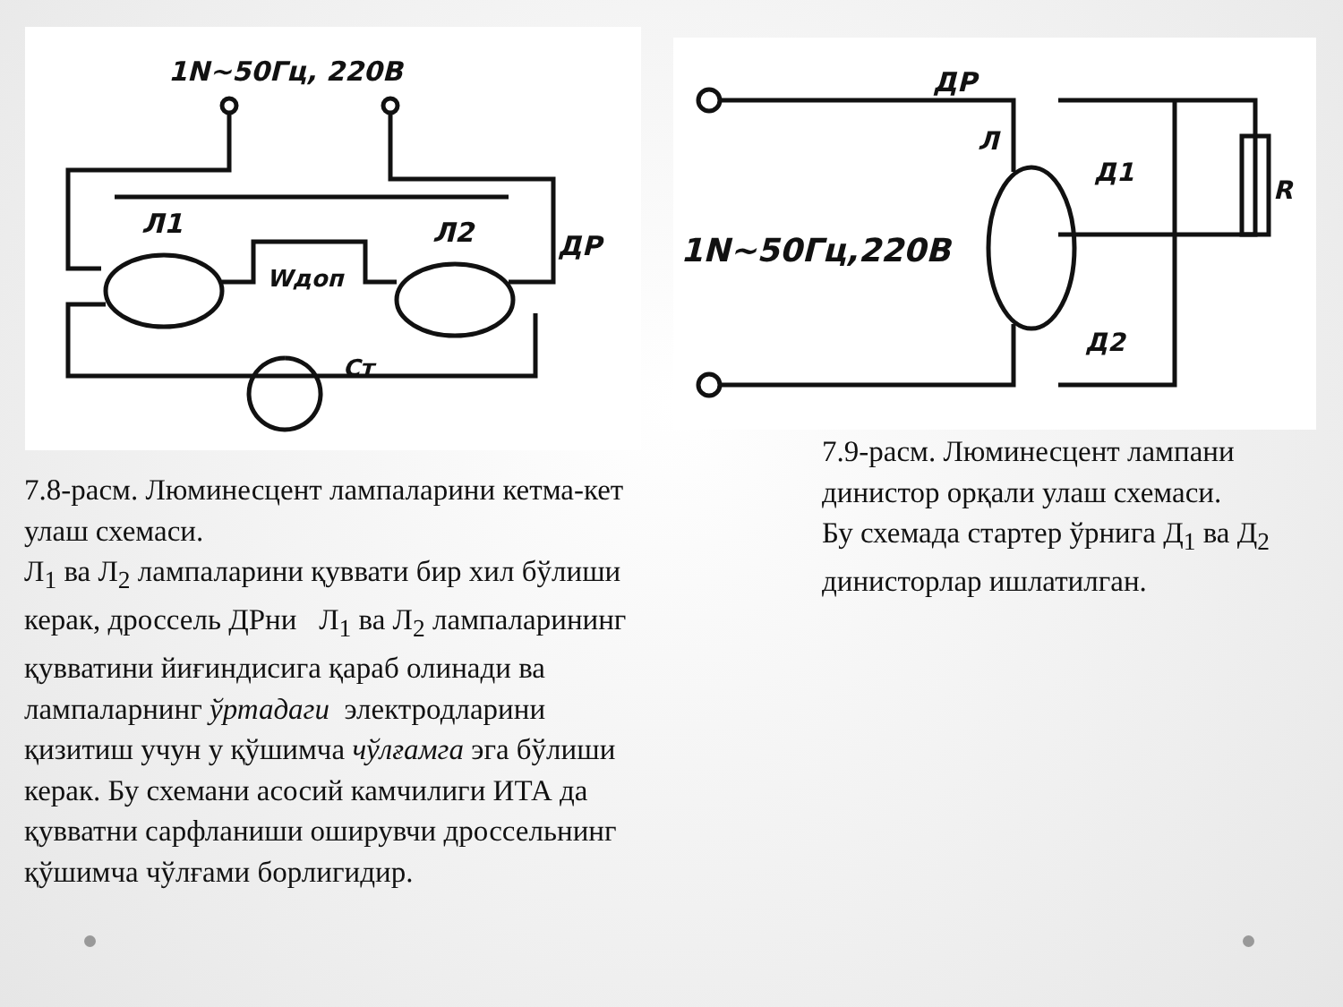1N~50Гц, 220В
Л1
Л2
ДР
Wдоп
Ст
ДР
1N~50Гц,220В
Л
Д1
Д2
R
7.8-расм. Люминесцент лампаларини кетма-кет улаш схемаси.
Л<sub>1</sub> ва Л<sub>2</sub> лампаларини қуввати бир хил бўлиши керак, дроссель ДРни Л<sub>1</sub> ва Л<sub>2</sub> лампаларининг қувватини йиғиндисига қараб олинади ва лампаларнинг ўртадаги электродларини қизитиш учун у қўшимча чўлғамга эга бўлиши керак. Бу схемани асосий камчилиги ИТА да қувватни сарфланиши оширувчи дроссельнинг қўшимча чўлғами борлигидир.
7.9-расм. Люминесцент лампани динистор орқали улаш схемаси.
Бу схемада стартер ўрнига Д<sub>1</sub> ва Д<sub>2</sub> динисторлар ишлатилган.